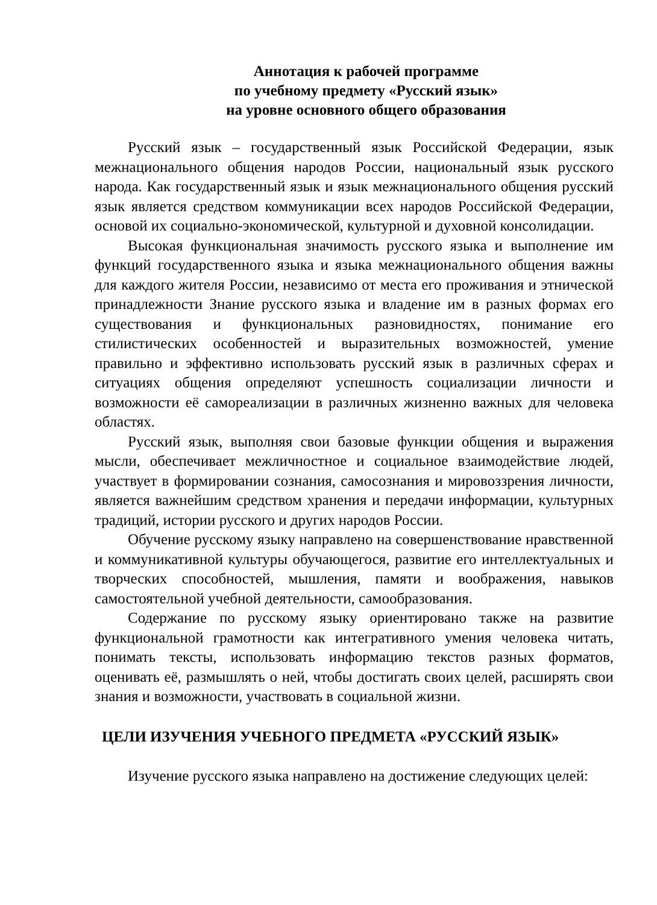Аннотация к рабочей программе
по учебному предмету «Русский язык»
на уровне основного общего образования
Русский язык – государственный язык Российской Федерации, язык межнационального общения народов России, национальный язык русского народа. Как государственный язык и язык межнационального общения русский язык является средством коммуникации всех народов Российской Федерации, основой их социально-экономической, культурной и духовной консолидации.
Высокая функциональная значимость русского языка и выполнение им функций государственного языка и языка межнационального общения важны для каждого жителя России, независимо от места его проживания и этнической принадлежности Знание русского языка и владение им в разных формах его существования и функциональных разновидностях, понимание его стилистических особенностей и выразительных возможностей, умение правильно и эффективно использовать русский язык в различных сферах и ситуациях общения определяют успешность социализации личности и возможности её самореализации в различных жизненно важных для человека областях.
Русский язык, выполняя свои базовые функции общения и выражения мысли, обеспечивает межличностное и социальное взаимодействие людей, участвует в формировании сознания, самосознания и мировоззрения личности, является важнейшим средством хранения и передачи информации, культурных традиций, истории русского и других народов России.
Обучение русскому языку направлено на совершенствование нравственной и коммуникативной культуры обучающегося, развитие его интеллектуальных и творческих способностей, мышления, памяти и воображения, навыков самостоятельной учебной деятельности, самообразования.
Содержание по русскому языку ориентировано также на развитие функциональной грамотности как интегративного умения человека читать, понимать тексты, использовать информацию текстов разных форматов, оценивать её, размышлять о ней, чтобы достигать своих целей, расширять свои знания и возможности, участвовать в социальной жизни.
ЦЕЛИ ИЗУЧЕНИЯ УЧЕБНОГО ПРЕДМЕТА «РУССКИЙ ЯЗЫК»
Изучение русского языка направлено на достижение следующих целей: